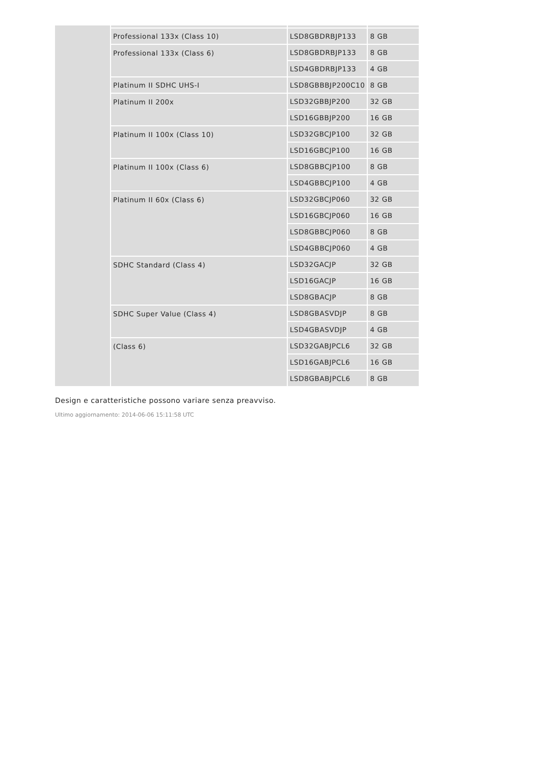| | Professional 133x (Class 10) | LSD8GBDRBJP133 | 8 GB |
| | Professional 133x (Class 6) | LSD8GBDRBJP133 | 8 GB |
| | | LSD4GBDRBJP133 | 4 GB |
| | Platinum II SDHC UHS-I | LSD8GBBBJP200C10 | 8 GB |
| | Platinum II 200x | LSD32GBBJP200 | 32 GB |
| | | LSD16GBBJP200 | 16 GB |
| | Platinum II 100x (Class 10) | LSD32GBCJP100 | 32 GB |
| | | LSD16GBCJP100 | 16 GB |
| | Platinum II 100x (Class 6) | LSD8GBBCJP100 | 8 GB |
| | | LSD4GBBCJP100 | 4 GB |
| | Platinum II 60x (Class 6) | LSD32GBCJP060 | 32 GB |
| | | LSD16GBCJP060 | 16 GB |
| | | LSD8GBBCJP060 | 8 GB |
| | | LSD4GBBCJP060 | 4 GB |
| | SDHC Standard (Class 4) | LSD32GACJP | 32 GB |
| | | LSD16GACJP | 16 GB |
| | | LSD8GBACJP | 8 GB |
| | SDHC Super Value (Class 4) | LSD8GBASVDJP | 8 GB |
| | | LSD4GBASVDJP | 4 GB |
| | (Class 6) | LSD32GABJPCL6 | 32 GB |
| | | LSD16GABJPCL6 | 16 GB |
| | | LSD8GBABJPCL6 | 8 GB |
Design e caratteristiche possono variare senza preavviso.
Ultimo aggiornamento: 2014-06-06 15:11:58 UTC